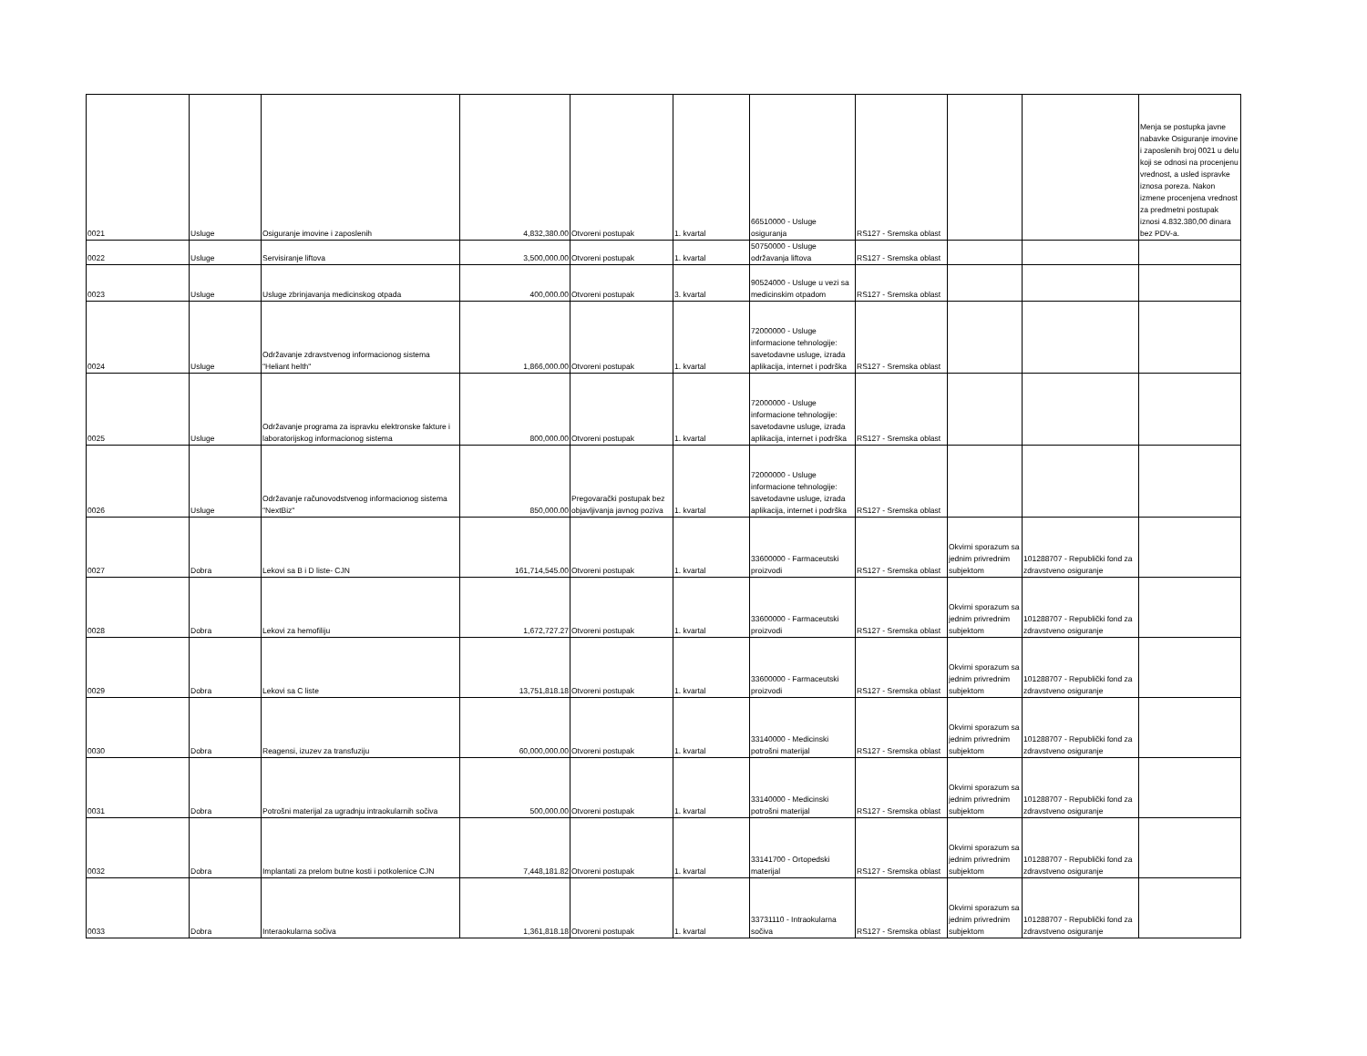| 0021 | Usluge | Osiguranje imovine i zaposlenih | 4,832,380.00 | Otvoreni postupak | 1. kvartal | 66510000 - Usluge osiguranja | RS127 - Sremska oblast | | | Menja se postupka javne nabavke Osiguranje imovine i zaposlenih broj 0021 u delu koji se odnosi na procenjenu vrednost, a usled ispravke iznosa poreza. Nakon izmene procenjena vrednost za predmetni postupak iznosi 4.832.380,00 dinara bez PDV-a. |
| 0022 | Usluge | Servisiranje liftova | 3,500,000.00 | Otvoreni postupak | 1. kvartal | 50750000 - Usluge održavanja liftova | RS127 - Sremska oblast | | | |
| 0023 | Usluge | Usluge zbrinjavanja medicinskog otpada | 400,000.00 | Otvoreni postupak | 3. kvartal | 90524000 - Usluge u vezi sa medicinskim otpadom | RS127 - Sremska oblast | | | |
| 0024 | Usluge | Održavanje zdravstvenog informacionog sistema "Heliant helth" | 1,866,000.00 | Otvoreni postupak | 1. kvartal | 72000000 - Usluge informacione tehnologije: savetodavne usluge, izrada aplikacija, internet i podrška | RS127 - Sremska oblast | | | |
| 0025 | Usluge | Održavanje programa za ispravku elektronske fakture i laboratorijskog informacionog sistema | 800,000.00 | Otvoreni postupak | 1. kvartal | 72000000 - Usluge informacione tehnologije: savetodavne usluge, izrada aplikacija, internet i podrška | RS127 - Sremska oblast | | | |
| 0026 | Usluge | Održavanje računovodstvenog informacionog sistema "NextBiz" | 850,000.00 | Pregovarački postupak bez objavljivanja javnog poziva | 1. kvartal | 72000000 - Usluge informacione tehnologije: savetodavne usluge, izrada aplikacija, internet i podrška | RS127 - Sremska oblast | | | |
| 0027 | Dobra | Lekovi sa B i D liste- CJN | 161,714,545.00 | Otvoreni postupak | 1. kvartal | 33600000 - Farmaceutski proizvodi | RS127 - Sremska oblast | Okvirni sporazum sa jednim privrednim subjektom | 101288707 - Republički fond za zdravstveno osiguranje | |
| 0028 | Dobra | Lekovi za hemofiliju | 1,672,727.27 | Otvoreni postupak | 1. kvartal | 33600000 - Farmaceutski proizvodi | RS127 - Sremska oblast | Okvirni sporazum sa jednim privrednim subjektom | 101288707 - Republički fond za zdravstveno osiguranje | |
| 0029 | Dobra | Lekovi sa C liste | 13,751,818.18 | Otvoreni postupak | 1. kvartal | 33600000 - Farmaceutski proizvodi | RS127 - Sremska oblast | Okvirni sporazum sa jednim privrednim subjektom | 101288707 - Republički fond za zdravstveno osiguranje | |
| 0030 | Dobra | Reagensi, izuzev za transfuziju | 60,000,000.00 | Otvoreni postupak | 1. kvartal | 33140000 - Medicinski potrošni materijal | RS127 - Sremska oblast | Okvirni sporazum sa jednim privrednim subjektom | 101288707 - Republički fond za zdravstveno osiguranje | |
| 0031 | Dobra | Potrošni materijal za ugradnju intraokularnih sočiva | 500,000.00 | Otvoreni postupak | 1. kvartal | 33140000 - Medicinski potrošni materijal | RS127 - Sremska oblast | Okvirni sporazum sa jednim privrednim subjektom | 101288707 - Republički fond za zdravstveno osiguranje | |
| 0032 | Dobra | Implantati za prelom butne kosti i potkolenice CJN | 7,448,181.82 | Otvoreni postupak | 1. kvartal | 33141700 - Ortopedski materijal | RS127 - Sremska oblast | Okvirni sporazum sa jednim privrednim subjektom | 101288707 - Republički fond za zdravstveno osiguranje | |
| 0033 | Dobra | Interaokularna sočiva | 1,361,818.18 | Otvoreni postupak | 1. kvartal | 33731110 - Intraokularna sočiva | RS127 - Sremska oblast | Okvirni sporazum sa jednim privrednim subjektom | 101288707 - Republički fond za zdravstveno osiguranje | |